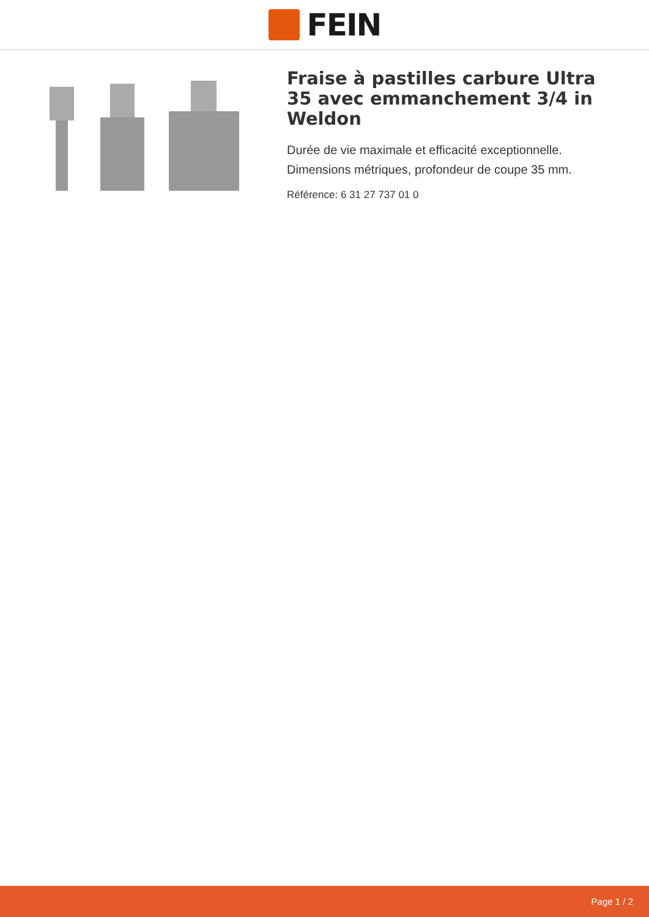FEIN
Fraise à pastilles carbure Ultra 35 avec emmanchement 3/4 in Weldon
Durée de vie maximale et efficacité exceptionnelle. Dimensions métriques, profondeur de coupe 35 mm.
Référence: 6 31 27 737 01 0
Page 1 / 2